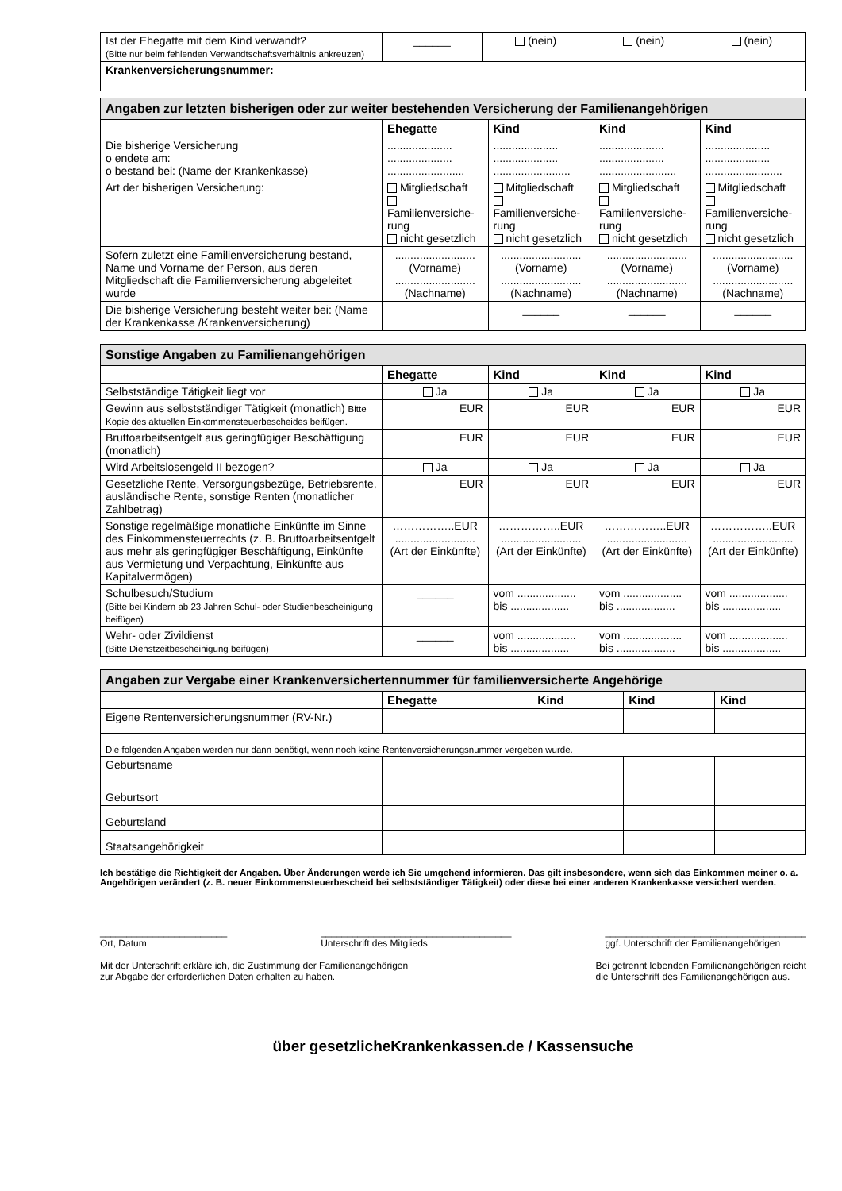| Ist der Ehegatte mit dem Kind verwandt? (Bitte nur beim fehlenden Verwandtschaftsverhältnis ankreuzen) | ______ | (nein) | (nein) | (nein) |
| Krankenversicherungsnummer: | | | | |
| Angaben zur letzten bisherigen oder zur weiter bestehenden Versicherung der Familienangehörigen | | | | |
| --- | --- | --- | --- | --- |
| | Ehegatte | Kind | Kind | Kind |
| Die bisherige Versicherung o endete am: o bestand bei: (Name der Krankenkasse) | ..................... ..................... ......................... | ..................... ..................... ......................... | ..................... ..................... ......................... | ..................... ..................... ......................... |
| Art der bisherigen Versicherung: | Mitgliedschaft Familienversiche-rung nicht gesetzlich | Mitgliedschaft Familienversiche-rung nicht gesetzlich | Mitgliedschaft Familienversiche-rung nicht gesetzlich | Mitgliedschaft Familienversiche-rung nicht gesetzlich |
| Sofern zuletzt eine Familienversicherung bestand, Name und Vorname der Person, aus deren Mitgliedschaft die Familienversicherung abgeleitet wurde | .......................... (Vorname) .......................... (Nachname) | .......................... (Vorname) .......................... (Nachname) | .......................... (Vorname) .......................... (Nachname) | .......................... (Vorname) .......................... (Nachname) |
| Die bisherige Versicherung besteht weiter bei: (Name der Krankenkasse /Krankenversicherung) | | ______ | ______ | ______ |
| Sonstige Angaben zu Familienangehörigen | | | | |
| --- | --- | --- | --- | --- |
| | Ehegatte | Kind | Kind | Kind |
| Selbstständige Tätigkeit liegt vor | Ja | Ja | Ja | Ja |
| Gewinn aus selbstständiger Tätigkeit (monatlich) Bitte Kopie des aktuellen Einkommensteuerbescheides beifügen. | EUR | EUR | EUR | EUR |
| Bruttoarbeitsentgelt aus geringfügiger Beschäftigung (monatlich) | EUR | EUR | EUR | EUR |
| Wird Arbeitslosengeld II bezogen? | Ja | Ja | Ja | Ja |
| Gesetzliche Rente, Versorgungsbezüge, Betriebsrente, ausländische Rente, sonstige Renten (monatlicher Zahlbetrag) | EUR | EUR | EUR | EUR |
| Sonstige regelmäßige monatliche Einkünfte im Sinne des Einkommensteuerrechts (z. B. Bruttoarbeitsentgelt aus mehr als geringfügiger Beschäftigung, Einkünfte aus Vermietung und Verpachtung, Einkünfte aus Kapitalvermögen) | ……………..EUR .......................... (Art der Einkünfte) | ……………..EUR .......................... (Art der Einkünfte) | ……………..EUR .......................... (Art der Einkünfte) | ……………..EUR .......................... (Art der Einkünfte) |
| Schulbesuch/Studium (Bitte bei Kindern ab 23 Jahren Schul- oder Studienbescheinigung beifügen) | ______ | vom ................... bis ................... | vom ................... bis ................... | vom ................... bis ................... |
| Wehr- oder Zivildienst (Bitte Dienstzeitbescheinigung beifügen) | ______ | vom ................... bis ................... | vom ................... bis ................... | vom ................... bis ................... |
| Angaben zur Vergabe einer Krankenversichertennummer für familienversicherte Angehörige | | | | |
| --- | --- | --- | --- | --- |
| | Ehegatte | Kind | Kind | Kind |
| Eigene Rentenversicherungsnummer (RV-Nr.) | | | | |
| Die folgenden Angaben werden nur dann benötigt, wenn noch keine Rentenversicherungsnummer vergeben wurde. | | | | |
| Geburtsname | | | | |
| Geburtsort | | | | |
| Geburtsland | | | | |
| Staatsangehörigkeit | | | | |
Ich bestätige die Richtigkeit der Angaben. Über Änderungen werde ich Sie umgehend informieren. Das gilt insbesondere, wenn sich das Einkommen meiner o. a. Angehörigen verändert (z. B. neuer Einkommensteuerbescheid bei selbstständiger Tätigkeit) oder diese bei einer anderen Krankenkasse versichert werden.
________________________
Ort, Datum
____________________________________
Unterschrift des Mitglieds
______________________________________
ggf. Unterschrift der Familienangehörigen
Mit der Unterschrift erkläre ich, die Zustimmung der Familienangehörigen
zur Abgabe der erforderlichen Daten erhalten zu haben.
Bei getrennt lebenden Familienangehörigen reicht
die Unterschrift des Familienangehörigen aus.
über gesetzlicheKrankenkassen.de / Kassensuche